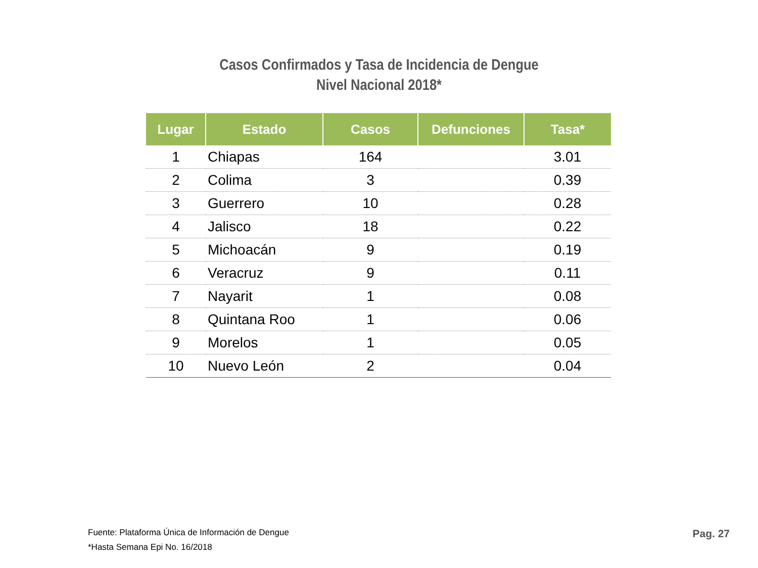Casos Confirmados y Tasa de Incidencia de Dengue
Nivel Nacional 2018*
| Lugar | Estado | Casos | Defunciones | Tasa* |
| --- | --- | --- | --- | --- |
| 1 | Chiapas | 164 | | 3.01 |
| 2 | Colima | 3 | | 0.39 |
| 3 | Guerrero | 10 | | 0.28 |
| 4 | Jalisco | 18 | | 0.22 |
| 5 | Michoacán | 9 | | 0.19 |
| 6 | Veracruz | 9 | | 0.11 |
| 7 | Nayarit | 1 | | 0.08 |
| 8 | Quintana Roo | 1 | | 0.06 |
| 9 | Morelos | 1 | | 0.05 |
| 10 | Nuevo León | 2 | | 0.04 |
Fuente: Plataforma Única de Información de Dengue
*Hasta Semana Epi No. 16/2018
Pag. 27